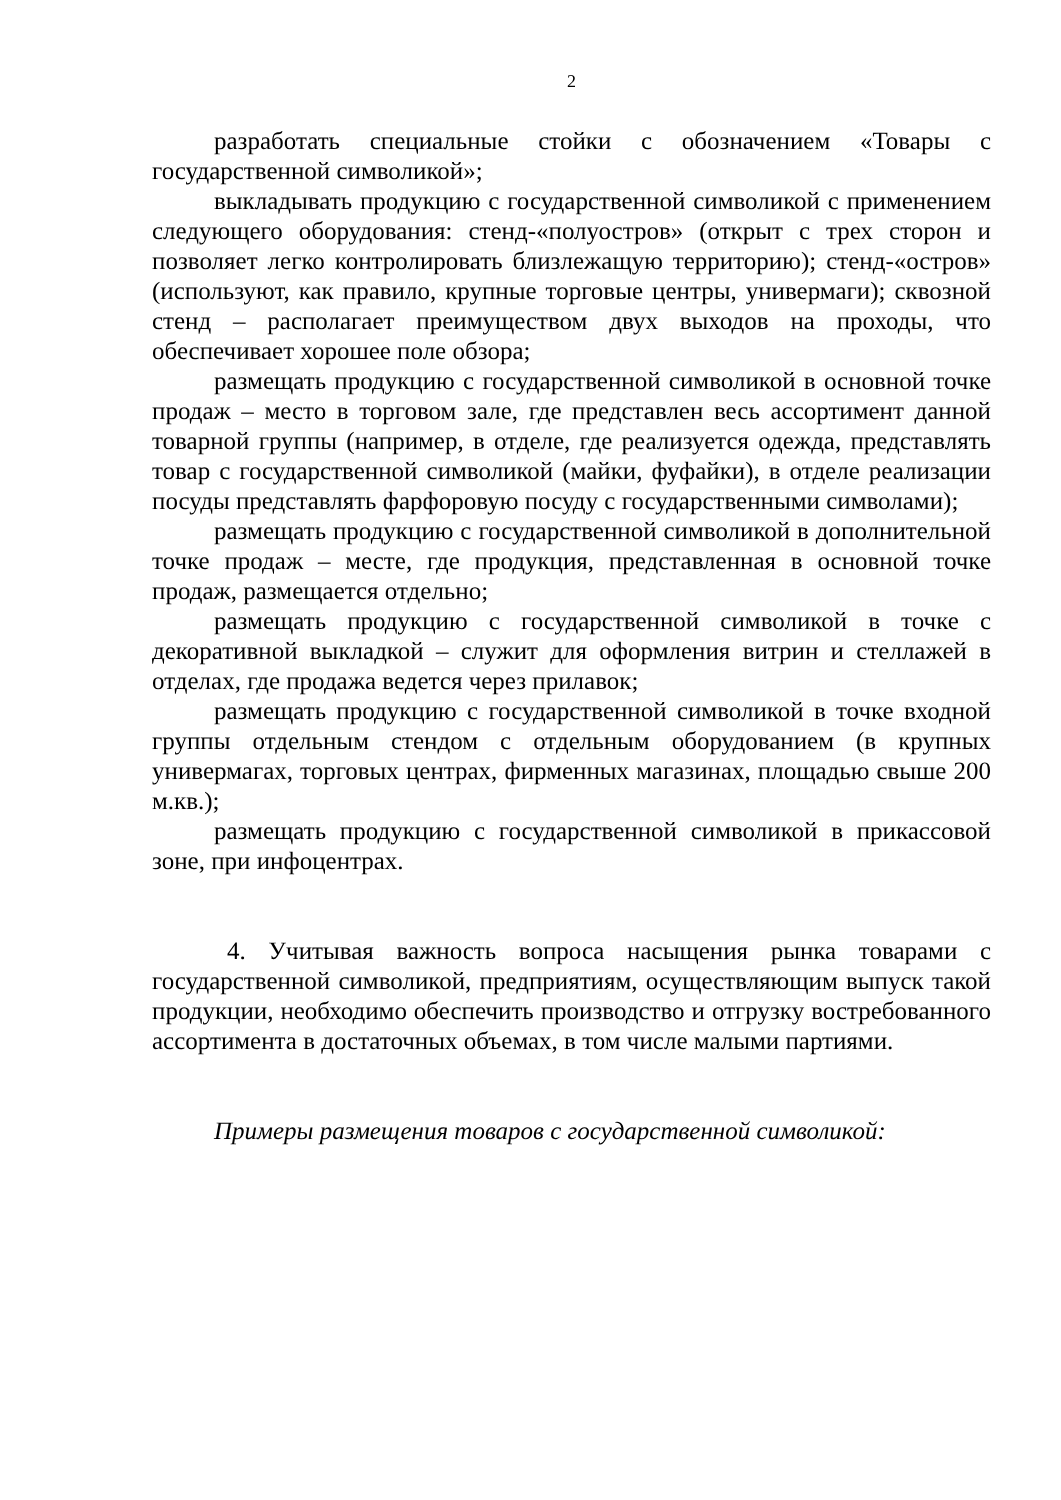2
разработать специальные стойки с обозначением «Товары с государственной символикой»;
выкладывать продукцию с государственной символикой с применением следующего оборудования: стенд-«полуостров» (открыт с трех сторон и позволяет легко контролировать близлежащую территорию); стенд-«остров» (используют, как правило, крупные торговые центры, универмаги); сквозной стенд – располагает преимуществом двух выходов на проходы, что обеспечивает хорошее поле обзора;
размещать продукцию с государственной символикой в основной точке продаж – место в торговом зале, где представлен весь ассортимент данной товарной группы (например, в отделе, где реализуется одежда, представлять товар с государственной символикой (майки, фуфайки), в отделе реализации посуды представлять фарфоровую посуду с государственными символами);
размещать продукцию с государственной символикой в дополнительной точке продаж – месте, где продукция, представленная в основной точке продаж, размещается отдельно;
размещать продукцию с государственной символикой в точке с декоративной выкладкой – служит для оформления витрин и стеллажей в отделах, где продажа ведется через прилавок;
размещать продукцию с государственной символикой в точке входной группы отдельным стендом с отдельным оборудованием (в крупных универмагах, торговых центрах, фирменных магазинах, площадью свыше 200 м.кв.);
размещать продукцию с государственной символикой в прикассовой зоне, при инфоцентрах.
4. Учитывая важность вопроса насыщения рынка товарами с государственной символикой, предприятиям, осуществляющим выпуск такой продукции, необходимо обеспечить производство и отгрузку востребованного ассортимента в достаточных объемах, в том числе малыми партиями.
Примеры размещения товаров с государственной символикой: